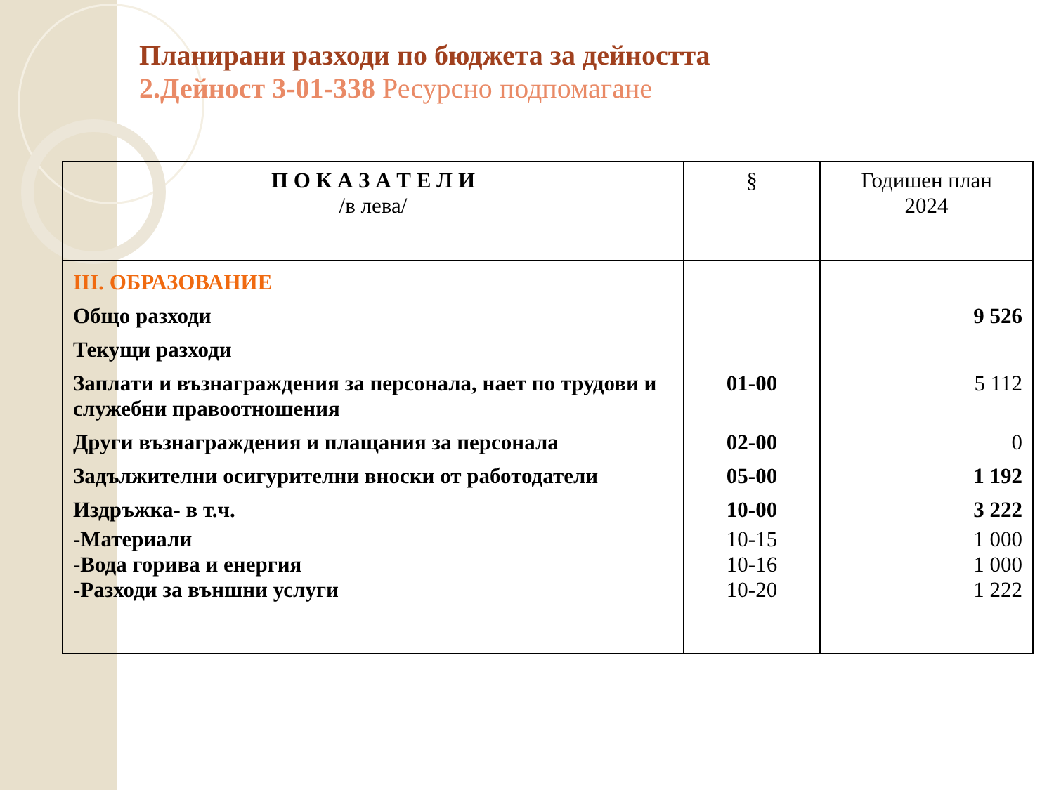Планирани разходи по бюджета за дейността
2.Дейност 3-01-338 Ресурсно подпомагане
| П О К А З А Т Е Л И /в лева/ | § | Годишен план 2024 |
| --- | --- | --- |
| III. ОБРАЗОВАНИЕ | | |
| Общо разходи | | 9 526 |
| Текущи разходи | | |
| Заплати и възнаграждения за персонала, нает по трудови и служебни правоотношения | 01-00 | 5 112 |
| Други възнаграждения и плащания за персонала | 02-00 | 0 |
| Задължителни осигурителни вноски от работодатели | 05-00 | 1 192 |
| Издръжка- в т.ч. | 10-00 | 3 222 |
| -Материали | 10-15 | 1 000 |
| -Вода горива и енергия | 10-16 | 1 000 |
| -Разходи за външни услуги | 10-20 | 1 222 |